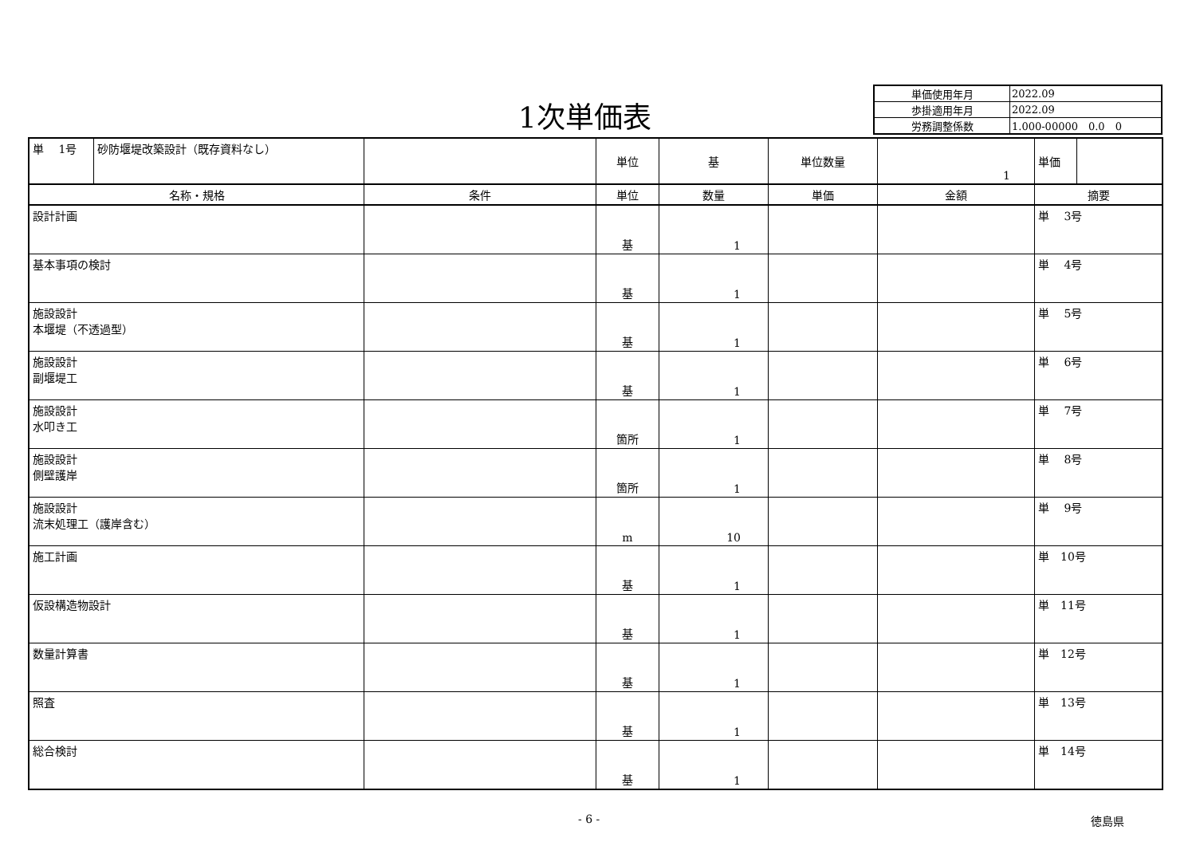1次単価表
| 単価使用年月 | 2022.09 |
| 歩掛適用年月 | 2022.09 |
| 労務調整係数 | 1.000-00000 0.0 0 |
| 単 1号 | 砂防堰堤改築設計（既存資料なし） | | 単位 | 基 | 単位数量 | 1 | 単価 | |
| 名称・規格 | | 条件 | 単位 | 数量 | 単価 | 金額 | 摘要 | |
| 設計計画 | | | 基 | 1 | | | 単 3号 | |
| 基本事項の検討 | | | 基 | 1 | | | 単 4号 | |
| 施設設計 本堰堤（不透過型） | | | 基 | 1 | | | 単 5号 | |
| 施設設計 副堰堤工 | | | 基 | 1 | | | 単 6号 | |
| 施設設計 水叩き工 | | | 箇所 | 1 | | | 単 7号 | |
| 施設設計 側壁護岸 | | | 箇所 | 1 | | | 単 8号 | |
| 施設設計 流末処理工（護岸含む） | | | m | 10 | | | 単 9号 | |
| 施工計画 | | | 基 | 1 | | | 単 10号 | |
| 仮設構造物設計 | | | 基 | 1 | | | 単 11号 | |
| 数量計算書 | | | 基 | 1 | | | 単 12号 | |
| 照査 | | | 基 | 1 | | | 単 13号 | |
| 総合検討 | | | 基 | 1 | | | 単 14号 | |
- 6 - 徳島県